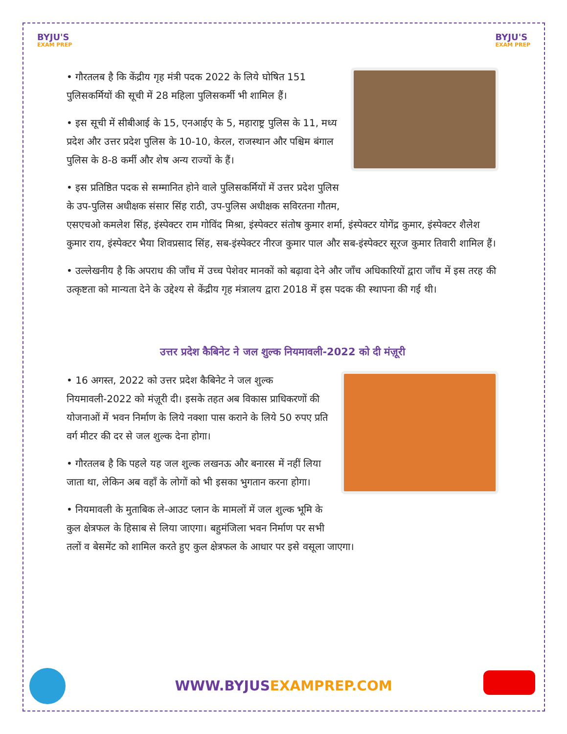BYJU'S
EXAM PREP
BYJU'S
EXAM PREP
• गौरतलब है कि केंद्रीय गृह मंत्री पदक 2022 के लिये घोषित 151 पुलिसकर्मियों की सूची में 28 महिला पुलिसकर्मी भी शामिल हैं।
• इस सूची में सीबीआई के 15, एनआईए के 5, महाराष्ट्र पुलिस के 11, मध्य प्रदेश और उत्तर प्रदेश पुलिस के 10-10, केरल, राजस्थान और पश्चिम बंगाल पुलिस के 8-8 कर्मी और शेष अन्य राज्यों के हैं।
• इस प्रतिष्ठित पदक से सम्मानित होने वाले पुलिसकर्मियों में उत्तर प्रदेश पुलिस के उप-पुलिस अधीक्षक संसार सिंह राठी, उप-पुलिस अधीक्षक सविरतना गौतम, एसएचओ कमलेश सिंह, इंस्पेक्टर राम गोविंद मिश्रा, इंस्पेक्टर संतोष कुमार शर्मा, इंस्पेक्टर योगेंद्र कुमार, इंस्पेक्टर शैलेश कुमार राय, इंस्पेक्टर भैया शिवप्रसाद सिंह, सब-इंस्पेक्टर नीरज कुमार पाल और सब-इंस्पेक्टर सूरज कुमार तिवारी शामिल हैं।
• उल्लेखनीय है कि अपराध की जाँच में उच्च पेशेवर मानकों को बढ़ावा देने और जाँच अधिकारियों द्वारा जाँच में इस तरह की उत्कृष्टता को मान्यता देने के उद्देश्य से केंद्रीय गृह मंत्रालय द्वारा 2018 में इस पदक की स्थापना की गई थी।
उत्तर प्रदेश कैबिनेट ने जल शुल्क नियमावली-2022 को दी मंज़ूरी
• 16 अगस्त, 2022 को उत्तर प्रदेश कैबिनेट ने जल शुल्क नियमावली-2022 को मंज़ूरी दी। इसके तहत अब विकास प्राधिकरणों की योजनाओं में भवन निर्माण के लिये नक्शा पास कराने के लिये 50 रुपए प्रति वर्ग मीटर की दर से जल शुल्क देना होगा।
• गौरतलब है कि पहले यह जल शुल्क लखनऊ और बनारस में नहीं लिया जाता था, लेकिन अब वहाँ के लोगों को भी इसका भुगतान करना होगा।
• नियमावली के मुताबिक ले-आउट प्लान के मामलों में जल शुल्क भूमि के कुल क्षेत्रफल के हिसाब से लिया जाएगा। बहुमंजिला भवन निर्माण पर सभी तलों व बेसमेंट को शामिल करते हुए कुल क्षेत्रफल के आधार पर इसे वसूला जाएगा।
WWW.BYJUSEXAMPREP.COM